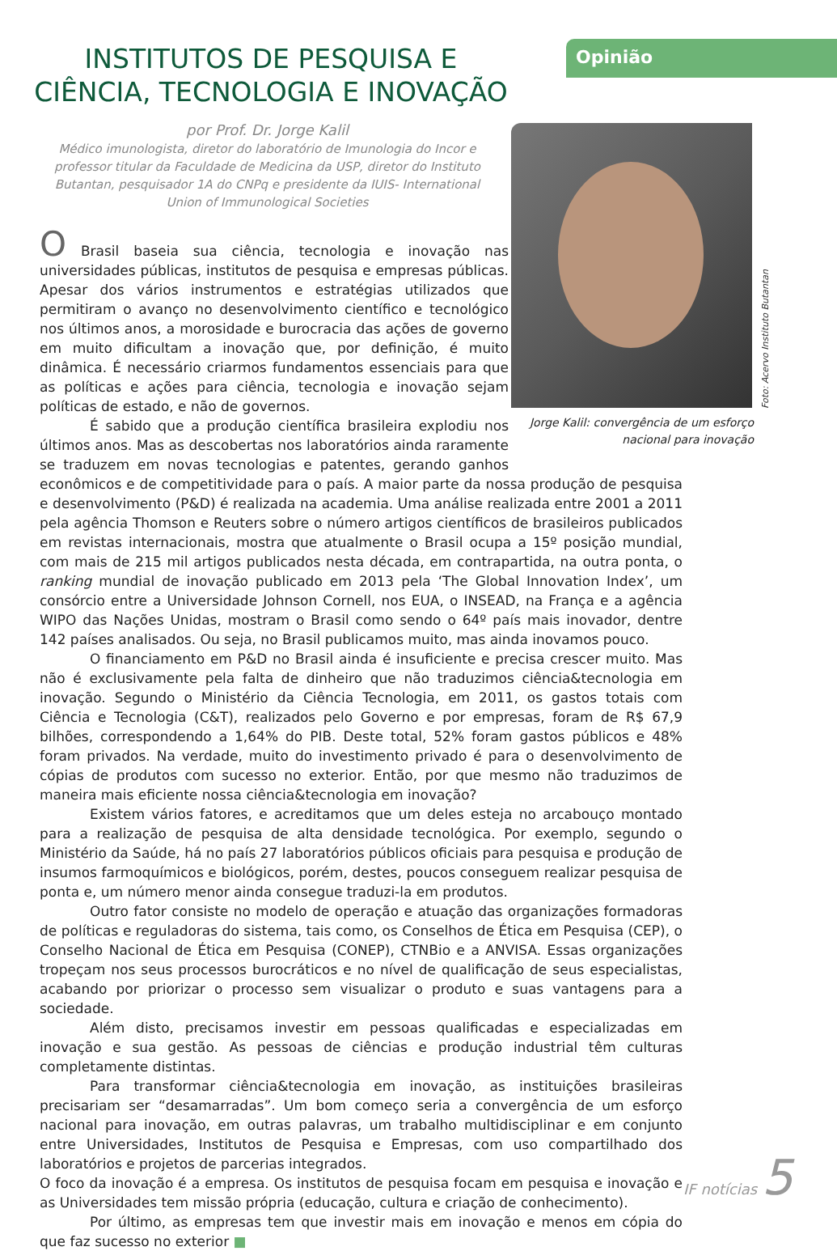Opinião
INSTITUTOS DE PESQUISA E CIÊNCIA, TECNOLOGIA E INOVAÇÃO
por Prof. Dr. Jorge Kalil
Médico imunologista, diretor do laboratório de Imunologia do Incor e professor titular da Faculdade de Medicina da USP, diretor do Instituto Butantan, pesquisador 1A do CNPq e presidente da IUIS- International Union of Immunological Societies
Foto: Acervo Instituto Butantan
Jorge Kalil: convergência de um esforço nacional para inovação
O Brasil baseia sua ciência, tecnologia e inovação nas universidades públicas, institutos de pesquisa e empresas públicas. Apesar dos vários instrumentos e estratégias utilizados que permitiram o avanço no desenvolvimento científico e tecnológico nos últimos anos, a morosidade e burocracia das ações de governo em muito dificultam a inovação que, por definição, é muito dinâmica. É necessário criarmos fundamentos essenciais para que as políticas e ações para ciência, tecnologia e inovação sejam políticas de estado, e não de governos.
É sabido que a produção científica brasileira explodiu nos últimos anos. Mas as descobertas nos laboratórios ainda raramente se traduzem em novas tecnologias e patentes, gerando ganhos econômicos e de competitividade para o país. A maior parte da nossa produção de pesquisa e desenvolvimento (P&D) é realizada na academia. Uma análise realizada entre 2001 a 2011 pela agência Thomson e Reuters sobre o número artigos científicos de brasileiros publicados em revistas internacionais, mostra que atualmente o Brasil ocupa a 15º posição mundial, com mais de 215 mil artigos publicados nesta década, em contrapartida, na outra ponta, o ranking mundial de inovação publicado em 2013 pela ‘The Global Innovation Index’, um consórcio entre a Universidade Johnson Cornell, nos EUA, o INSEAD, na França e a agência WIPO das Nações Unidas, mostram o Brasil como sendo o 64º país mais inovador, dentre 142 países analisados. Ou seja, no Brasil publicamos muito, mas ainda inovamos pouco.
O financiamento em P&D no Brasil ainda é insuficiente e precisa crescer muito. Mas não é exclusivamente pela falta de dinheiro que não traduzimos ciência&tecnologia em inovação. Segundo o Ministério da Ciência Tecnologia, em 2011, os gastos totais com Ciência e Tecnologia (C&T), realizados pelo Governo e por empresas, foram de R$ 67,9 bilhões, correspondendo a 1,64% do PIB. Deste total, 52% foram gastos públicos e 48% foram privados. Na verdade, muito do investimento privado é para o desenvolvimento de cópias de produtos com sucesso no exterior. Então, por que mesmo não traduzimos de maneira mais eficiente nossa ciência&tecnologia em inovação?
Existem vários fatores, e acreditamos que um deles esteja no arcabouço montado para a realização de pesquisa de alta densidade tecnológica. Por exemplo, segundo o Ministério da Saúde, há no país 27 laboratórios públicos oficiais para pesquisa e produção de insumos farmoquímicos e biológicos, porém, destes, poucos conseguem realizar pesquisa de ponta e, um número menor ainda consegue traduzi-la em produtos.
Outro fator consiste no modelo de operação e atuação das organizações formadoras de políticas e reguladoras do sistema, tais como, os Conselhos de Ética em Pesquisa (CEP), o Conselho Nacional de Ética em Pesquisa (CONEP), CTNBio e a ANVISA. Essas organizações tropeçam nos seus processos burocráticos e no nível de qualificação de seus especialistas, acabando por priorizar o processo sem visualizar o produto e suas vantagens para a sociedade.
Além disto, precisamos investir em pessoas qualificadas e especializadas em inovação e sua gestão. As pessoas de ciências e produção industrial têm culturas completamente distintas.
Para transformar ciência&tecnologia em inovação, as instituições brasileiras precisariam ser “desamarradas”. Um bom começo seria a convergência de um esforço nacional para inovação, em outras palavras, um trabalho multidisciplinar e em conjunto entre Universidades, Institutos de Pesquisa e Empresas, com uso compartilhado dos laboratórios e projetos de parcerias integrados.
O foco da inovação é a empresa. Os institutos de pesquisa focam em pesquisa e inovação e as Universidades tem missão própria (educação, cultura e criação de conhecimento).
Por último, as empresas tem que investir mais em inovação e menos em cópia do que faz sucesso no exterior ■
IF notícias 5